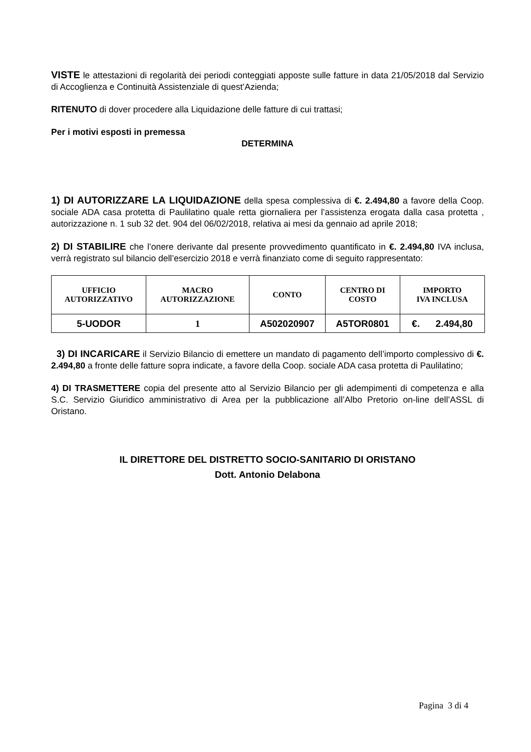VISTE le attestazioni di regolarità dei periodi conteggiati apposte sulle fatture in data 21/05/2018 dal Servizio di Accoglienza e Continuità Assistenziale di quest’Azienda;
RITENUTO di dover procedere alla Liquidazione delle fatture di cui trattasi;
Per i motivi esposti in premessa
DETERMINA
1) DI AUTORIZZARE LA LIQUIDAZIONE della spesa complessiva di €. 2.494,80 a favore della Coop. sociale ADA casa protetta di Paulilatino quale retta giornaliera per l’assistenza erogata dalla casa protetta , autorizzazione n. 1 sub 32 det. 904 del 06/02/2018, relativa ai mesi da gennaio ad aprile 2018;
2) DI STABILIRE che l’onere derivante dal presente provvedimento quantificato in €. 2.494,80 IVA inclusa, verrà registrato sul bilancio dell’esercizio 2018 e verrà finanziato come di seguito rappresentato:
| UFFICIO AUTORIZZATIVO | MACRO AUTORIZZAZIONE | CONTO | CENTRO DI COSTO | IMPORTO IVA INCLUSA |
| --- | --- | --- | --- | --- |
| 5-UODOR | 1 | A502020907 | A5TOR0801 | €. 2.494,80 |
3) DI INCARICARE il Servizio Bilancio di emettere un mandato di pagamento dell’importo complessivo di €. 2.494,80 a fronte delle fatture sopra indicate, a favore della Coop. sociale ADA casa protetta di Paulilatino;
4) DI TRASMETTERE copia del presente atto al Servizio Bilancio per gli adempimenti di competenza e alla S.C. Servizio Giuridico amministrativo di Area per la pubblicazione all’Albo Pretorio on-line dell’ASSL di Oristano.
IL DIRETTORE DEL DISTRETTO SOCIO-SANITARIO DI ORISTANO
Dott. Antonio Delabona
Pagina 3 di 4